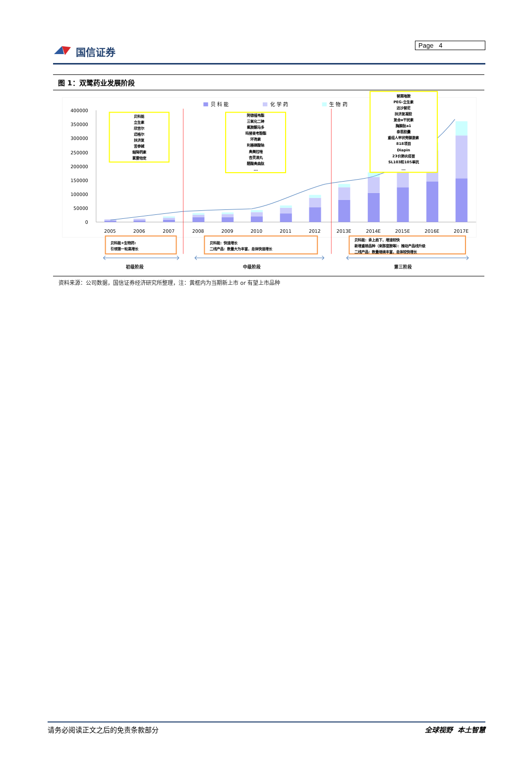国信证券
Page 4
图 1：双鹭药业发展阶段
400000
350000
300000
250000
200000
150000
100000
50000
0
2005
2006
2007
2008
2009
2010
2011
2012
2013E
2014E
2015E
2016E
2017E
贝 科 能
化 学 药
生 物 药
贝科能
立生素
欣吉尔
迈格尔
扶济复
苦参碱
鲑降钙素
氯雷他定
阿德福韦酯
三氧化二砷
氟胺酮马多
吗替麦考酚酯
环孢素
利塞磷酸钠
奥美拉唑
杏灵滴丸
醋酸奥曲肽
...
替莫唑胺
PEG-立生素
达沙替尼
扶济复凝胶
复合a干扰素
胸腺肽a1
泰思胶囊
重组人甲状旁腺激素
818项目
Diapin
23价肺炎疫苗
SL103和105单抗
...
贝科能+生物药:
引领第一轮高增长
贝科能：快速增长
二线产品：数量大为丰富，总体快速增长
贝科能：承上启下，增速较快
新增重磅品种（来那度胺等）：推动产品线升级
二线产品：数量继续丰富，总体较快增长
初级阶段
中级阶段
第三阶段
资料来源：公司数据，国信证券经济研究所整理，注：黄框内为当期新上市 or 有望上市品种
请务必阅读正文之后的免责条款部分 全球视野 本土智慧